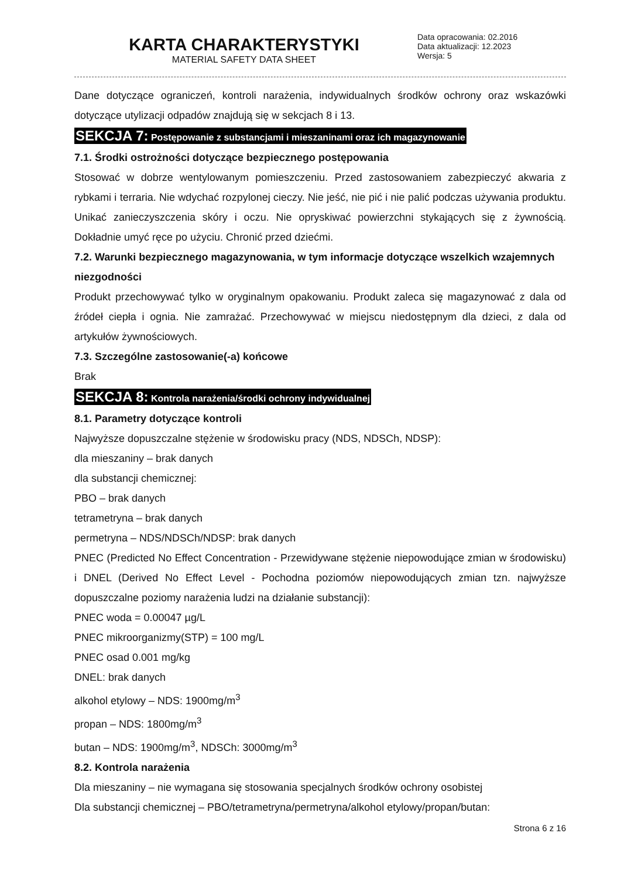KARTA CHARAKTERYSTYKI
MATERIAL SAFETY DATA SHEET
Data opracowania: 02.2016
Data aktualizacji: 12.2023
Wersja: 5
Dane dotyczące ograniczeń, kontroli narażenia, indywidualnych środków ochrony oraz wskazówki dotyczące utylizacji odpadów znajdują się w sekcjach 8 i 13.
SEKCJA 7: Postępowanie z substancjami i mieszaninami oraz ich magazynowanie
7.1. Środki ostrożności dotyczące bezpiecznego postępowania
Stosować w dobrze wentylowanym pomieszczeniu. Przed zastosowaniem zabezpieczyć akwaria z rybkami i terraria. Nie wdychać rozpylonej cieczy. Nie jeść, nie pić i nie palić podczas używania produktu. Unikać zanieczyszczenia skóry i oczu. Nie opryskiwać powierzchni stykających się z żywnością. Dokładnie umyć ręce po użyciu. Chronić przed dziećmi.
7.2. Warunki bezpiecznego magazynowania, w tym informacje dotyczące wszelkich wzajemnych niezgodności
Produkt przechowywać tylko w oryginalnym opakowaniu. Produkt zaleca się magazynować z dala od źródeł ciepła i ognia. Nie zamrażać. Przechowywać w miejscu niedostępnym dla dzieci, z dala od artykułów żywnościowych.
7.3. Szczególne zastosowanie(-a) końcowe
Brak
SEKCJA 8: Kontrola narażenia/środki ochrony indywidualnej
8.1. Parametry dotyczące kontroli
Najwyższe dopuszczalne stężenie w środowisku pracy (NDS, NDSCh, NDSP):
dla mieszaniny – brak danych
dla substancji chemicznej:
PBO – brak danych
tetrametryna – brak danych
permetryna – NDS/NDSCh/NDSP: brak danych
PNEC (Predicted No Effect Concentration - Przewidywane stężenie niepowodujące zmian w środowisku) i DNEL (Derived No Effect Level - Pochodna poziomów niepowodujących zmian tzn. najwyższe dopuszczalne poziomy narażenia ludzi na działanie substancji):
PNEC woda = 0.00047 µg/L
PNEC mikroorganizmy(STP) = 100 mg/L
PNEC osad 0.001 mg/kg
DNEL: brak danych
alkohol etylowy – NDS: 1900mg/m<sup>3</sup>
propan – NDS: 1800mg/m<sup>3</sup>
butan – NDS: 1900mg/m<sup>3</sup>, NDSCh: 3000mg/m<sup>3</sup>
8.2. Kontrola narażenia
Dla mieszaniny – nie wymagana się stosowania specjalnych środków ochrony osobistej
Dla substancji chemicznej – PBO/tetrametryna/permetryna/alkohol etylowy/propan/butan:
Strona 6 z 16